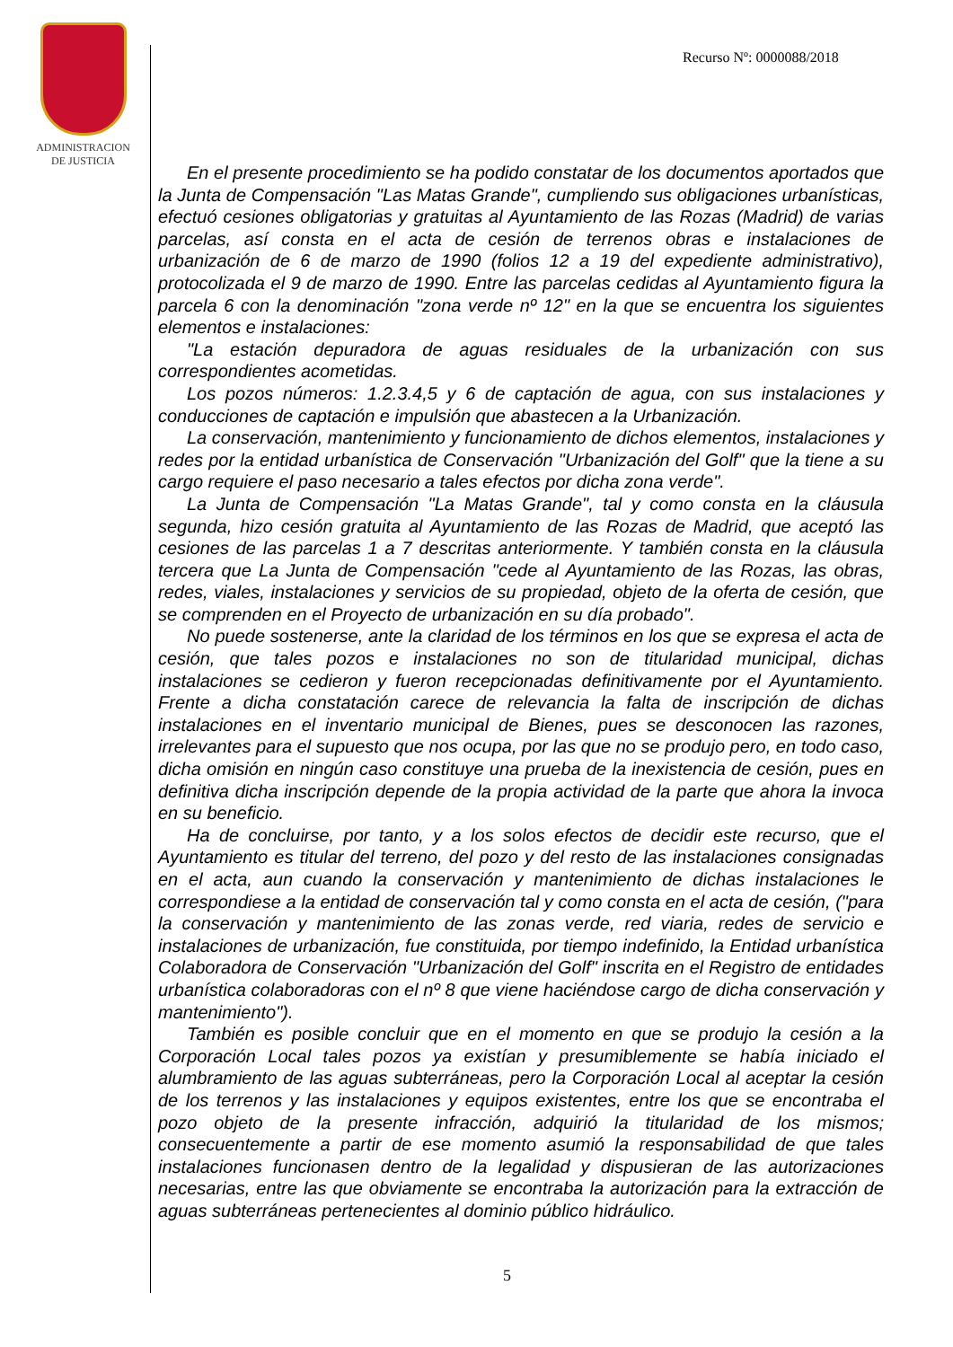ADMINISTRACION
DE JUSTICIA
Recurso Nº: 0000088/2018
En el presente procedimiento se ha podido constatar de los documentos aportados que la Junta de Compensación "Las Matas Grande", cumpliendo sus obligaciones urbanísticas, efectuó cesiones obligatorias y gratuitas al Ayuntamiento de las Rozas (Madrid) de varias parcelas, así consta en el acta de cesión de terrenos obras e instalaciones de urbanización de 6 de marzo de 1990 (folios 12 a 19 del expediente administrativo), protocolizada el 9 de marzo de 1990. Entre las parcelas cedidas al Ayuntamiento figura la parcela 6 con la denominación "zona verde nº 12" en la que se encuentra los siguientes elementos e instalaciones:
"La estación depuradora de aguas residuales de la urbanización con sus correspondientes acometidas.
Los pozos números: 1.2.3.4,5 y 6 de captación de agua, con sus instalaciones y conducciones de captación e impulsión que abastecen a la Urbanización.
La conservación, mantenimiento y funcionamiento de dichos elementos, instalaciones y redes por la entidad urbanística de Conservación "Urbanización del Golf" que la tiene a su cargo requiere el paso necesario a tales efectos por dicha zona verde".
La Junta de Compensación "La Matas Grande", tal y como consta en la cláusula segunda, hizo cesión gratuita al Ayuntamiento de las Rozas de Madrid, que aceptó las cesiones de las parcelas 1 a 7 descritas anteriormente. Y también consta en la cláusula tercera que La Junta de Compensación "cede al Ayuntamiento de las Rozas, las obras, redes, viales, instalaciones y servicios de su propiedad, objeto de la oferta de cesión, que se comprenden en el Proyecto de urbanización en su día probado".
No puede sostenerse, ante la claridad de los términos en los que se expresa el acta de cesión, que tales pozos e instalaciones no son de titularidad municipal, dichas instalaciones se cedieron y fueron recepcionadas definitivamente por el Ayuntamiento. Frente a dicha constatación carece de relevancia la falta de inscripción de dichas instalaciones en el inventario municipal de Bienes, pues se desconocen las razones, irrelevantes para el supuesto que nos ocupa, por las que no se produjo pero, en todo caso, dicha omisión en ningún caso constituye una prueba de la inexistencia de cesión, pues en definitiva dicha inscripción depende de la propia actividad de la parte que ahora la invoca en su beneficio.
Ha de concluirse, por tanto, y a los solos efectos de decidir este recurso, que el Ayuntamiento es titular del terreno, del pozo y del resto de las instalaciones consignadas en el acta, aun cuando la conservación y mantenimiento de dichas instalaciones le correspondiese a la entidad de conservación tal y como consta en el acta de cesión, ("para la conservación y mantenimiento de las zonas verde, red viaria, redes de servicio e instalaciones de urbanización, fue constituida, por tiempo indefinido, la Entidad urbanística Colaboradora de Conservación "Urbanización del Golf" inscrita en el Registro de entidades urbanística colaboradoras con el nº 8 que viene haciéndose cargo de dicha conservación y mantenimiento").
También es posible concluir que en el momento en que se produjo la cesión a la Corporación Local tales pozos ya existían y presumiblemente se había iniciado el alumbramiento de las aguas subterráneas, pero la Corporación Local al aceptar la cesión de los terrenos y las instalaciones y equipos existentes, entre los que se encontraba el pozo objeto de la presente infracción, adquirió la titularidad de los mismos; consecuentemente a partir de ese momento asumió la responsabilidad de que tales instalaciones funcionasen dentro de la legalidad y dispusieran de las autorizaciones necesarias, entre las que obviamente se encontraba la autorización para la extracción de aguas subterráneas pertenecientes al dominio público hidráulico.
5